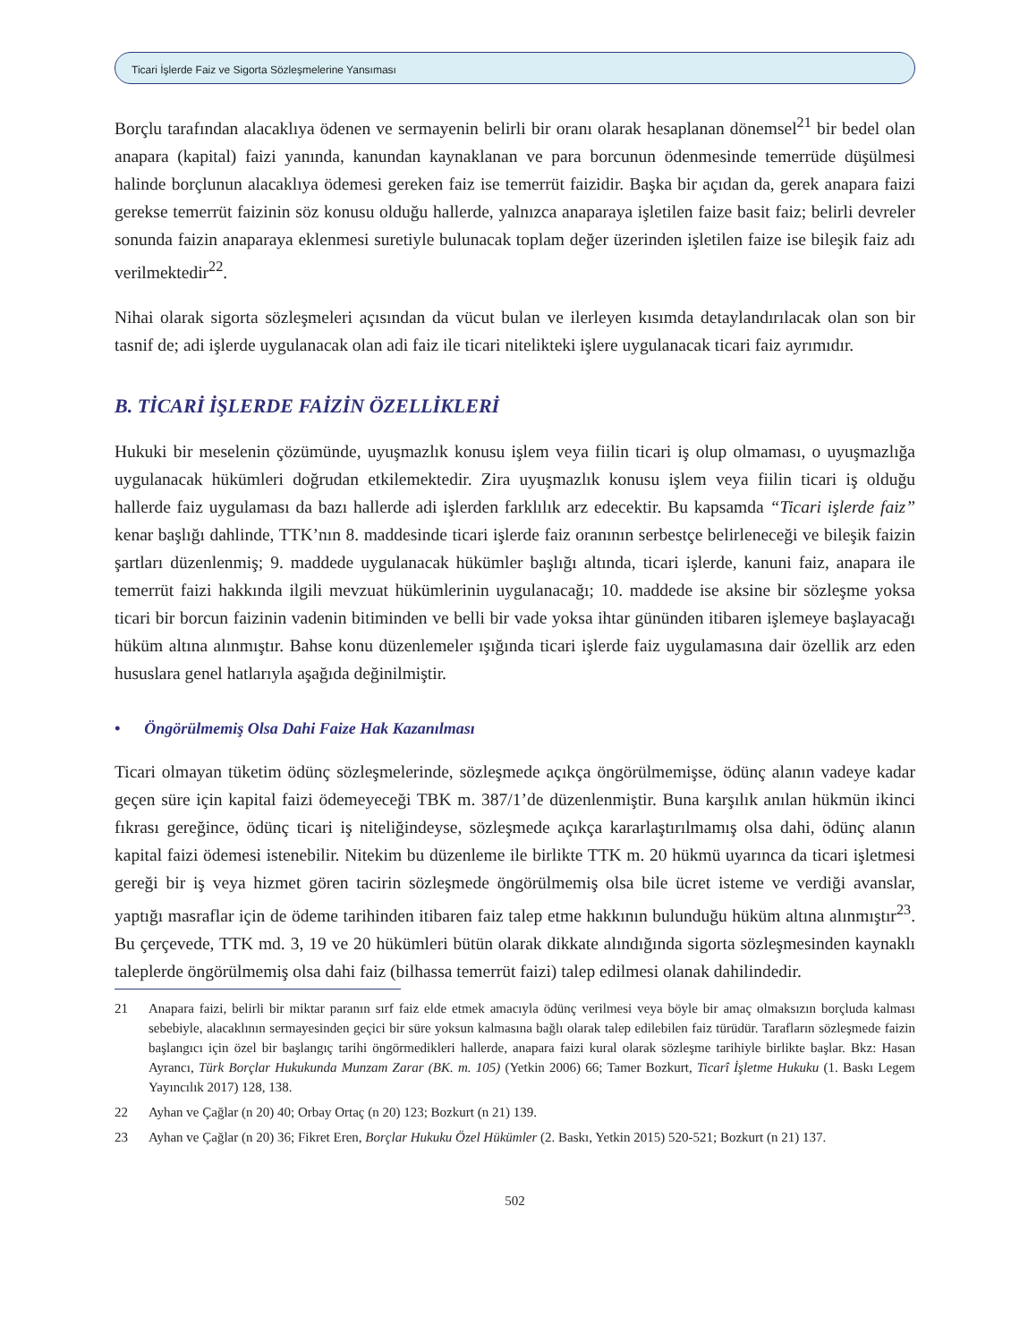Ticari İşlerde Faiz ve Sigorta Sözleşmelerine Yansıması
Borçlu tarafından alacaklıya ödenen ve sermayenin belirli bir oranı olarak hesaplanan dönemsel<sup>21</sup> bir bedel olan anapara (kapital) faizi yanında, kanundan kaynaklanan ve para borcunun ödenmesinde temerrüde düşülmesi halinde borçlunun alacaklıya ödemesi gereken faiz ise temerrüt faizidir. Başka bir açıdan da, gerek anapara faizi gerekse temerrüt faizinin söz konusu olduğu hallerde, yalnızca anaparaya işletilen faize basit faiz; belirli devreler sonunda faizin anaparaya eklenmesi suretiyle bulunacak toplam değer üzerinden işletilen faize ise bileşik faiz adı verilmektedir<sup>22</sup>.
Nihai olarak sigorta sözleşmeleri açısından da vücut bulan ve ilerleyen kısımda detaylandırılacak olan son bir tasnif de; adi işlerde uygulanacak olan adi faiz ile ticari nitelikteki işlere uygulanacak ticari faiz ayrımıdır.
B. TİCARİ İŞLERDE FAİZİN ÖZELLİKLERİ
Hukuki bir meselenin çözümünde, uyuşmazlık konusu işlem veya fiilin ticari iş olup olmaması, o uyuşmazlığa uygulanacak hükümleri doğrudan etkilemektedir. Zira uyuşmazlık konusu işlem veya fiilin ticari iş olduğu hallerde faiz uygulaması da bazı hallerde adi işlerden farklılık arz edecektir. Bu kapsamda “Ticari işlerde faiz” kenar başlığı dahlinde, TTK’nın 8. maddesinde ticari işlerde faiz oranının serbestçe belirleneceği ve bileşik faizin şartları düzenlenmiş; 9. maddede uygulanacak hükümler başlığı altında, ticari işlerde, kanuni faiz, anapara ile temerrüt faizi hakkında ilgili mevzuat hükümlerinin uygulanacağı; 10. maddede ise aksine bir sözleşme yoksa ticari bir borcun faizinin vadenin bitiminden ve belli bir vade yoksa ihtar gününden itibaren işlemeye başlayacağı hüküm altına alınmıştır. Bahse konu düzenlemeler ışığında ticari işlerde faiz uygulamasına dair özellik arz eden hususlara genel hatlarıyla aşağıda değinilmiştir.
• Öngörülmemiş Olsa Dahi Faize Hak Kazanılması
Ticari olmayan tüketim ödünç sözleşmelerinde, sözleşmede açıkça öngörülmemişse, ödünç alanın vadeye kadar geçen süre için kapital faizi ödemeyeceği TBK m. 387/1’de düzenlenmiştir. Buna karşılık anılan hükmün ikinci fıkrası gereğince, ödünç ticari iş niteliğindeyse, sözleşmede açıkça kararlaştırılmamış olsa dahi, ödünç alanın kapital faizi ödemesi istenebilir. Nitekim bu düzenleme ile birlikte TTK m. 20 hükmü uyarınca da ticari işletmesi gereği bir iş veya hizmet gören tacirin sözleşmede öngörülmemiş olsa bile ücret isteme ve verdiği avanslar, yaptığı masraflar için de ödeme tarihinden itibaren faiz talep etme hakkının bulunduğu hüküm altına alınmıştır<sup>23</sup>. Bu çerçevede, TTK md. 3, 19 ve 20 hükümleri bütün olarak dikkate alındığında sigorta sözleşmesinden kaynaklı taleplerde öngörülmemiş olsa dahi faiz (bilhassa temerrüt faizi) talep edilmesi olanak dahilindedir.
21 Anapara faizi, belirli bir miktar paranın sırf faiz elde etmek amacıyla ödünç verilmesi veya böyle bir amaç olmaksızın borçluda kalması sebebiyle, alacaklının sermayesinden geçici bir süre yoksun kalmasına bağlı olarak talep edilebilen faiz türüdür. Tarafların sözleşmede faizin başlangıcı için özel bir başlangıç tarihi öngörmedikleri hallerde, anapara faizi kural olarak sözleşme tarihiyle birlikte başlar. Bkz: Hasan Ayrancı, Türk Borçlar Hukukunda Munzam Zarar (BK. m. 105) (Yetkin 2006) 66; Tamer Bozkurt, Ticarî İşletme Hukuku (1. Baskı Legem Yayıncılık 2017) 128, 138.
22 Ayhan ve Çağlar (n 20) 40; Orbay Ortaç (n 20) 123; Bozkurt (n 21) 139.
23 Ayhan ve Çağlar (n 20) 36; Fikret Eren, Borçlar Hukuku Özel Hükümler (2. Baskı, Yetkin 2015) 520-521; Bozkurt (n 21) 137.
502